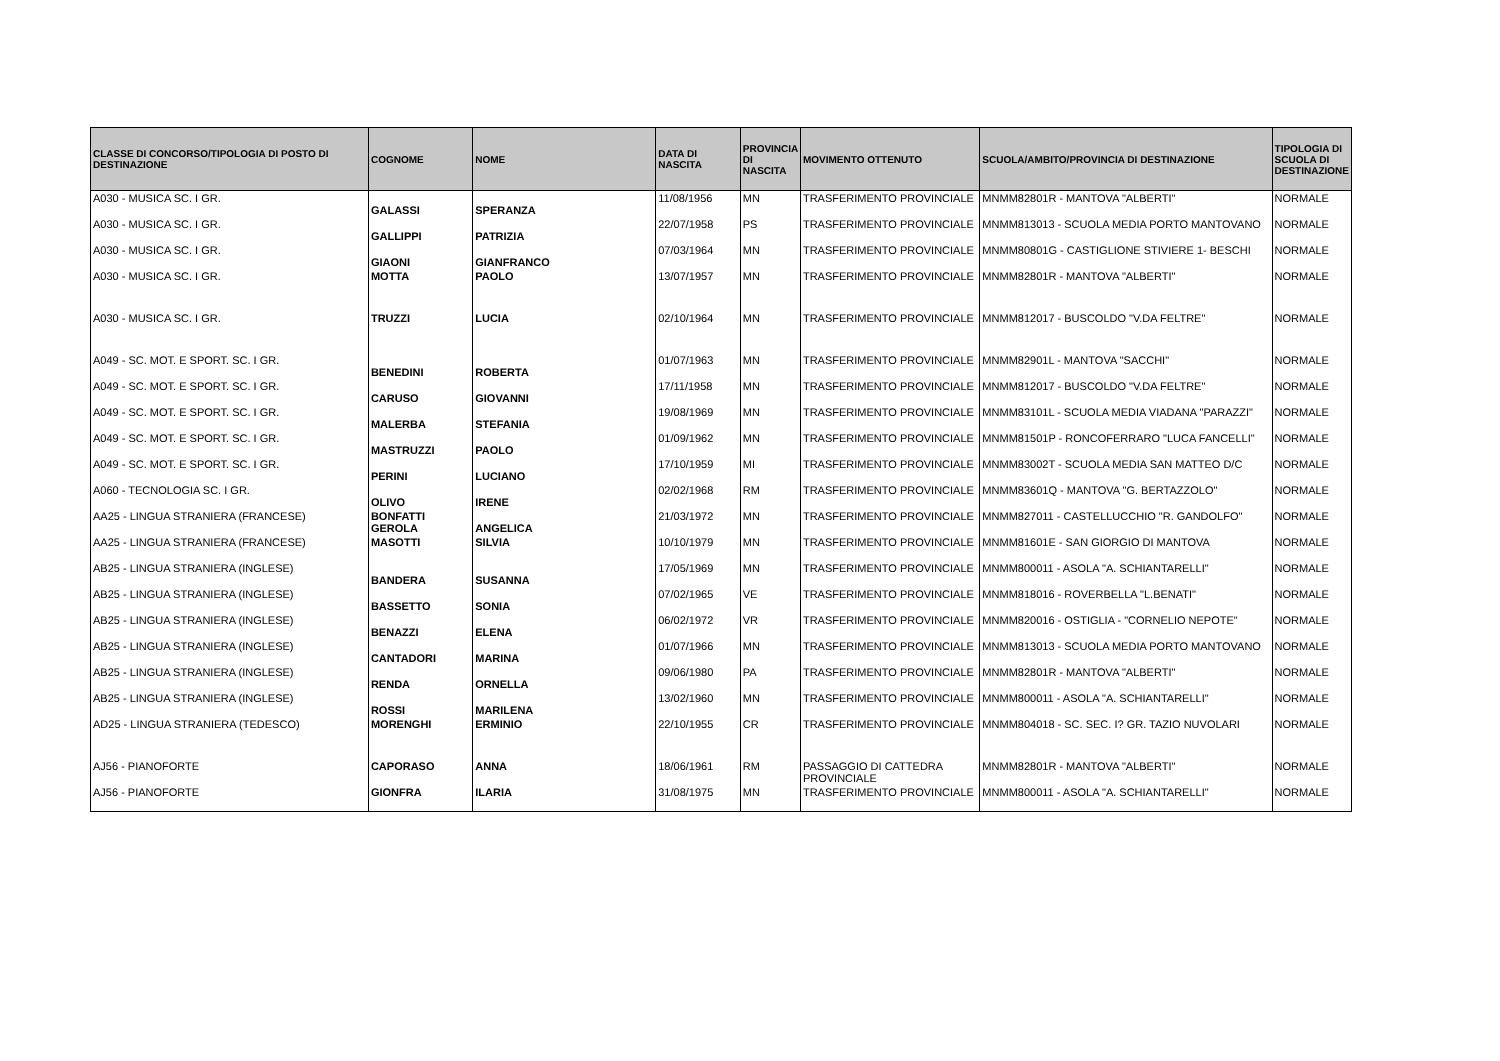| CLASSE DI CONCORSO/TIPOLOGIA DI POSTO DI DESTINAZIONE | COGNOME | NOME | DATA DI NASCITA | PROVINCIA DI NASCITA | MOVIMENTO OTTENUTO | SCUOLA/AMBITO/PROVINCIA DI DESTINAZIONE | TIPOLOGIA DI SCUOLA DI DESTINAZIONE |
| --- | --- | --- | --- | --- | --- | --- | --- |
| A030 - MUSICA SC. I GR. | GALASSI | SPERANZA | 11/08/1956 | MN | TRASFERIMENTO PROVINCIALE | MNMM82801R - MANTOVA "ALBERTI" | NORMALE |
| A030 - MUSICA SC. I GR. | GALLIPPI | PATRIZIA | 22/07/1958 | PS | TRASFERIMENTO PROVINCIALE | MNMM813013 - SCUOLA MEDIA PORTO MANTOVANO | NORMALE |
| A030 - MUSICA SC. I GR. | GIAONI | GIANFRANCO | 07/03/1964 | MN | TRASFERIMENTO PROVINCIALE | MNMM80801G - CASTIGLIONE STIVIERE 1- BESCHI | NORMALE |
| A030 - MUSICA SC. I GR. | MOTTA | PAOLO | 13/07/1957 | MN | TRASFERIMENTO PROVINCIALE | MNMM82801R - MANTOVA "ALBERTI" | NORMALE |
| A030 - MUSICA SC. I GR. | TRUZZI | LUCIA | 02/10/1964 | MN | TRASFERIMENTO PROVINCIALE | MNMM812017 - BUSCOLDO "V.DA FELTRE" | NORMALE |
| A049 - SC. MOT. E SPORT. SC. I GR. | BENEDINI | ROBERTA | 01/07/1963 | MN | TRASFERIMENTO PROVINCIALE | MNMM82901L - MANTOVA "SACCHI" | NORMALE |
| A049 - SC. MOT. E SPORT. SC. I GR. | CARUSO | GIOVANNI | 17/11/1958 | MN | TRASFERIMENTO PROVINCIALE | MNMM812017 - BUSCOLDO "V.DA FELTRE" | NORMALE |
| A049 - SC. MOT. E SPORT. SC. I GR. | MALERBA | STEFANIA | 19/08/1969 | MN | TRASFERIMENTO PROVINCIALE | MNMM83101L - SCUOLA MEDIA VIADANA "PARAZZI" | NORMALE |
| A049 - SC. MOT. E SPORT. SC. I GR. | MASTRUZZI | PAOLO | 01/09/1962 | MN | TRASFERIMENTO PROVINCIALE | MNMM81501P - RONCOFERRARO "LUCA FANCELLI" | NORMALE |
| A049 - SC. MOT. E SPORT. SC. I GR. | PERINI | LUCIANO | 17/10/1959 | MI | TRASFERIMENTO PROVINCIALE | MNMM83002T - SCUOLA MEDIA SAN MATTEO D/C | NORMALE |
| A060 - TECNOLOGIA SC. I GR. | OLIVO | IRENE | 02/02/1968 | RM | TRASFERIMENTO PROVINCIALE | MNMM83601Q - MANTOVA "G. BERTAZZOLO" | NORMALE |
| AA25 - LINGUA STRANIERA (FRANCESE) | BONFATTI GEROLA | ANGELICA | 21/03/1972 | MN | TRASFERIMENTO PROVINCIALE | MNMM827011 - CASTELLUCCHIO "R. GANDOLFO" | NORMALE |
| AA25 - LINGUA STRANIERA (FRANCESE) | MASOTTI | SILVIA | 10/10/1979 | MN | TRASFERIMENTO PROVINCIALE | MNMM81601E - SAN GIORGIO DI MANTOVA | NORMALE |
| AB25 - LINGUA STRANIERA (INGLESE) | BANDERA | SUSANNA | 17/05/1969 | MN | TRASFERIMENTO PROVINCIALE | MNMM800011 - ASOLA "A. SCHIANTARELLI" | NORMALE |
| AB25 - LINGUA STRANIERA (INGLESE) | BASSETTO | SONIA | 07/02/1965 | VE | TRASFERIMENTO PROVINCIALE | MNMM818016 - ROVERBELLA "L.BENATI" | NORMALE |
| AB25 - LINGUA STRANIERA (INGLESE) | BENAZZI | ELENA | 06/02/1972 | VR | TRASFERIMENTO PROVINCIALE | MNMM820016 - OSTIGLIA - "CORNELIO NEPOTE" | NORMALE |
| AB25 - LINGUA STRANIERA (INGLESE) | CANTADORI | MARINA | 01/07/1966 | MN | TRASFERIMENTO PROVINCIALE | MNMM813013 - SCUOLA MEDIA PORTO MANTOVANO | NORMALE |
| AB25 - LINGUA STRANIERA (INGLESE) | RENDA | ORNELLA | 09/06/1980 | PA | TRASFERIMENTO PROVINCIALE | MNMM82801R - MANTOVA "ALBERTI" | NORMALE |
| AB25 - LINGUA STRANIERA (INGLESE) | ROSSI | MARILENA | 13/02/1960 | MN | TRASFERIMENTO PROVINCIALE | MNMM800011 - ASOLA "A. SCHIANTARELLI" | NORMALE |
| AD25 - LINGUA STRANIERA (TEDESCO) | MORENGHI | ERMINIO | 22/10/1955 | CR | TRASFERIMENTO PROVINCIALE | MNMM804018 - SC. SEC. I? GR. TAZIO NUVOLARI | NORMALE |
| AJ56 - PIANOFORTE | CAPORASO | ANNA | 18/06/1961 | RM | PASSAGGIO DI CATTEDRA PROVINCIALE | MNMM82801R - MANTOVA "ALBERTI" | NORMALE |
| AJ56 - PIANOFORTE | GIONFRA | ILARIA | 31/08/1975 | MN | TRASFERIMENTO PROVINCIALE | MNMM800011 - ASOLA "A. SCHIANTARELLI" | NORMALE |